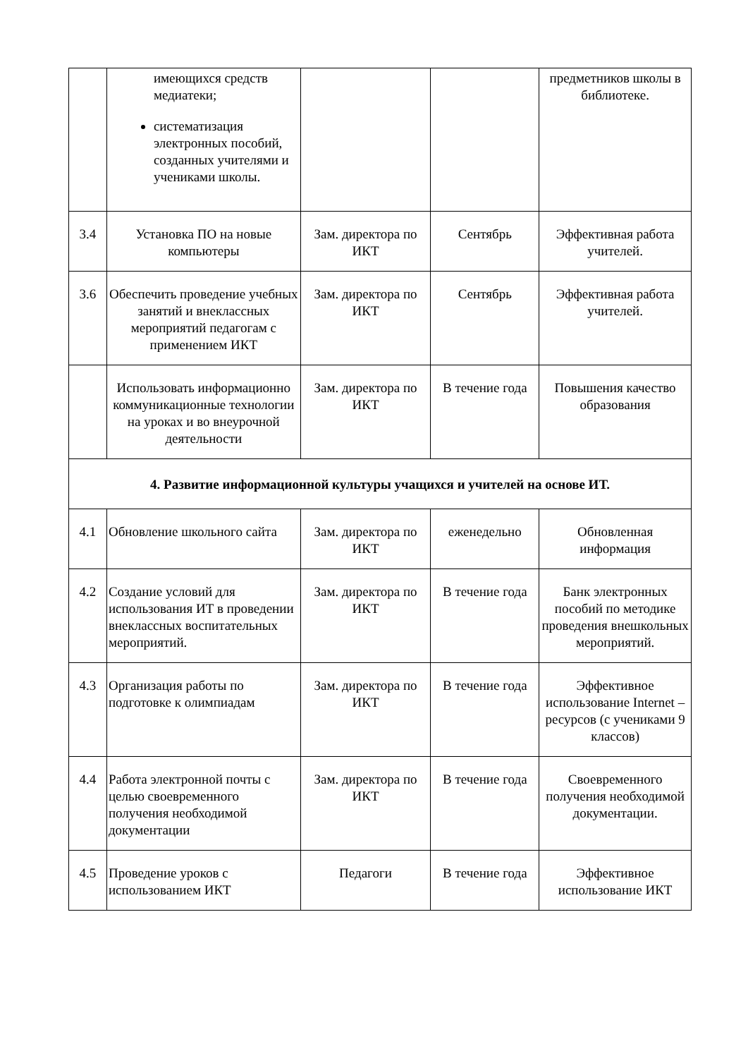| | имеющихся средств медиатеки; систематизация электронных пособий, созданных учителями и учениками школы. | | | предметников школы в библиотеке. |
| 3.4 | Установка ПО на новые компьютеры | Зам. директора по ИКТ | Сентябрь | Эффективная работа учителей. |
| 3.6 | Обеспечить проведение учебных занятий и внеклассных мероприятий педагогам с применением ИКТ | Зам. директора по ИКТ | Сентябрь | Эффективная работа учителей. |
| | Использовать информационно коммуникационные технологии на уроках и во внеурочной деятельности | Зам. директора по ИКТ | В течение года | Повышения качество образования |
| 4. Развитие информационной культуры учащихся и учителей на основе ИТ. | | | | |
| 4.1 | Обновление школьного сайта | Зам. директора по ИКТ | еженедельно | Обновленная информация |
| 4.2 | Создание условий для использования ИТ в проведении внеклассных воспитательных мероприятий. | Зам. директора по ИКТ | В течение года | Банк электронных пособий по методике проведения внешкольных мероприятий. |
| 4.3 | Организация работы по подготовке к олимпиадам | Зам. директора по ИКТ | В течение года | Эффективное использование Internet –ресурсов (с учениками 9 классов) |
| 4.4 | Работа электронной почты с целью своевременного получения необходимой документации | Зам. директора по ИКТ | В течение года | Своевременного получения необходимой документации. |
| 4.5 | Проведение уроков с использованием ИКТ | Педагоги | В течение года | Эффективное использование ИКТ |